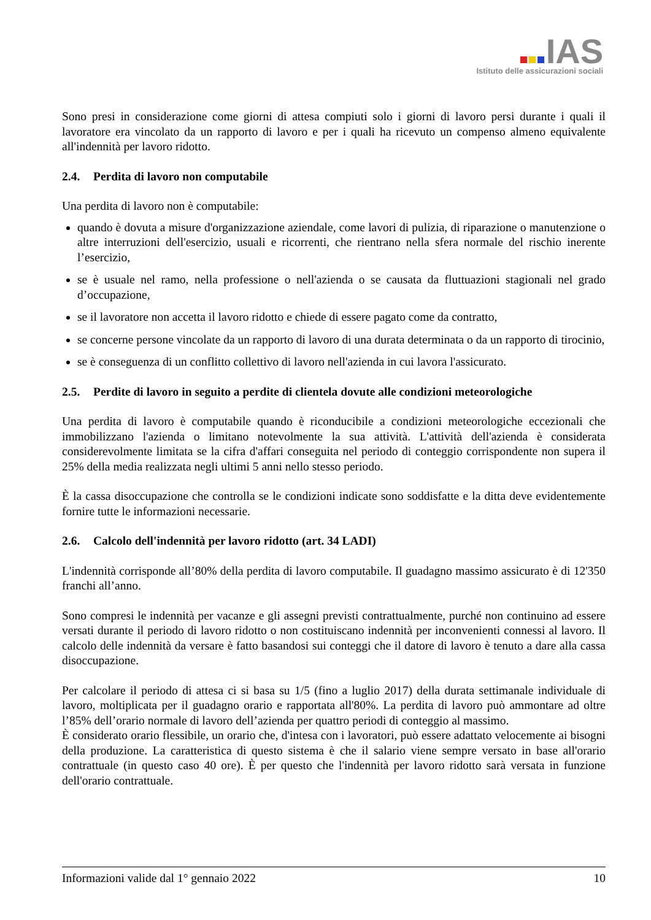IAS
Istituto delle assicurazioni sociali
Sono presi in considerazione come giorni di attesa compiuti solo i giorni di lavoro persi durante i quali il lavoratore era vincolato da un rapporto di lavoro e per i quali ha ricevuto un compenso almeno equivalente all'indennità per lavoro ridotto.
2.4. Perdita di lavoro non computabile
Una perdita di lavoro non è computabile:
quando è dovuta a misure d'organizzazione aziendale, come lavori di pulizia, di riparazione o manutenzione o altre interruzioni dell'esercizio, usuali e ricorrenti, che rientrano nella sfera normale del rischio inerente l’esercizio,
se è usuale nel ramo, nella professione o nell'azienda o se causata da fluttuazioni stagionali nel grado d’occupazione,
se il lavoratore non accetta il lavoro ridotto e chiede di essere pagato come da contratto,
se concerne persone vincolate da un rapporto di lavoro di una durata determinata o da un rapporto di tirocinio,
se è conseguenza di un conflitto collettivo di lavoro nell'azienda in cui lavora l'assicurato.
2.5. Perdite di lavoro in seguito a perdite di clientela dovute alle condizioni meteorologiche
Una perdita di lavoro è computabile quando è riconducibile a condizioni meteorologiche eccezionali che immobilizzano l'azienda o limitano notevolmente la sua attività. L'attività dell'azienda è considerata considerevolmente limitata se la cifra d'affari conseguita nel periodo di conteggio corrispondente non supera il 25% della media realizzata negli ultimi 5 anni nello stesso periodo.
È la cassa disoccupazione che controlla se le condizioni indicate sono soddisfatte e la ditta deve evidentemente fornire tutte le informazioni necessarie.
2.6. Calcolo dell'indennità per lavoro ridotto (art. 34 LADI)
L'indennità corrisponde all’80% della perdita di lavoro computabile. Il guadagno massimo assicurato è di 12'350 franchi all’anno.
Sono compresi le indennità per vacanze e gli assegni previsti contrattualmente, purché non continuino ad essere versati durante il periodo di lavoro ridotto o non costituiscano indennità per inconvenienti connessi al lavoro. Il calcolo delle indennità da versare è fatto basandosi sui conteggi che il datore di lavoro è tenuto a dare alla cassa disoccupazione.
Per calcolare il periodo di attesa ci si basa su 1/5 (fino a luglio 2017) della durata settimanale individuale di lavoro, moltiplicata per il guadagno orario e rapportata all'80%. La perdita di lavoro può ammontare ad oltre l’85% dell’orario normale di lavoro dell’azienda per quattro periodi di conteggio al massimo.
È considerato orario flessibile, un orario che, d'intesa con i lavoratori, può essere adattato velocemente ai bisogni della produzione. La caratteristica di questo sistema è che il salario viene sempre versato in base all'orario contrattuale (in questo caso 40 ore). È per questo che l'indennità per lavoro ridotto sarà versata in funzione dell'orario contrattuale.
Informazioni valide dal 1° gennaio 2022 10